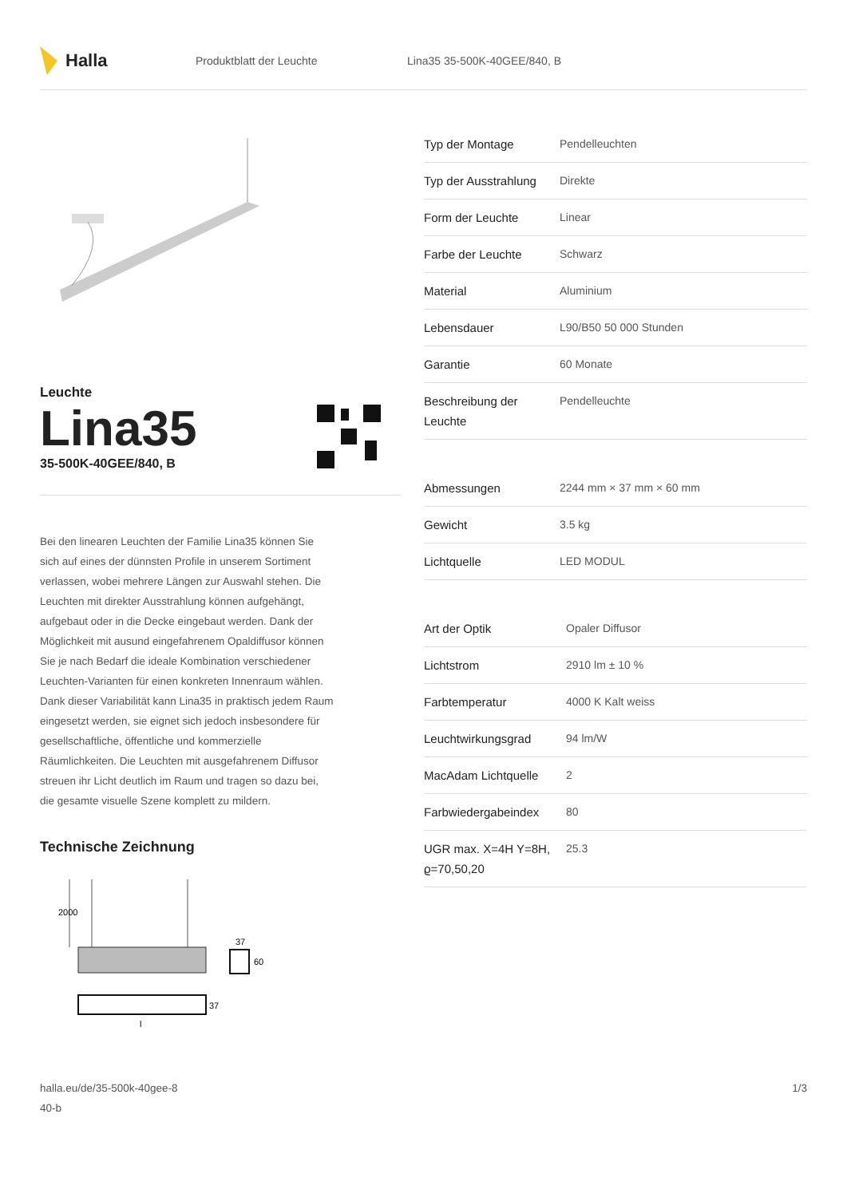Halla
Produktblatt der Leuchte Lina35 35-500K-40GEE/840, B
Leuchte
Lina35
35-500K-40GEE/840, B
Bei den linearen Leuchten der Familie Lina35 können Sie sich auf eines der dünnsten Profile in unserem Sortiment verlassen, wobei mehrere Längen zur Auswahl stehen. Die Leuchten mit direkter Ausstrahlung können aufgehängt, aufgebaut oder in die Decke eingebaut werden. Dank der Möglichkeit mit ausund eingefahrenem Opaldiffusor können Sie je nach Bedarf die ideale Kombination verschiedener Leuchten-Varianten für einen konkreten Innenraum wählen. Dank dieser Variabilität kann Lina35 in praktisch jedem Raum eingesetzt werden, sie eignet sich jedoch insbesondere für gesellschaftliche, öffentliche und kommerzielle Räumlichkeiten. Die Leuchten mit ausgefahrenem Diffusor streuen ihr Licht deutlich im Raum und tragen so dazu bei, die gesamte visuelle Szene komplett zu mildern.
Technische Zeichnung
2000
37
60
37
l
| Typ der Montage | Pendelleuchten |
| Typ der Ausstrahlung | Direkte |
| Form der Leuchte | Linear |
| Farbe der Leuchte | Schwarz |
| Material | Aluminium |
| Lebensdauer | L90/B50 50 000 Stunden |
| Garantie | 60 Monate |
| Beschreibung der Leuchte | Pendelleuchte |
| Abmessungen | 2244 mm × 37 mm × 60 mm |
| Gewicht | 3.5 kg |
| Lichtquelle | LED MODUL |
| Art der Optik | Opaler Diffusor |
| Lichtstrom | 2910 lm ± 10 % |
| Farbtemperatur | 4000 K Kalt weiss |
| Leuchtwirkungsgrad | 94 lm/W |
| MacAdam Lichtquelle | 2 |
| Farbwiedergabeindex | 80 |
| UGR max. X=4H Y=8H, ϱ=70,50,20 | 25.3 |
halla.eu/de/35-500k-40gee-8
40-b
1/3